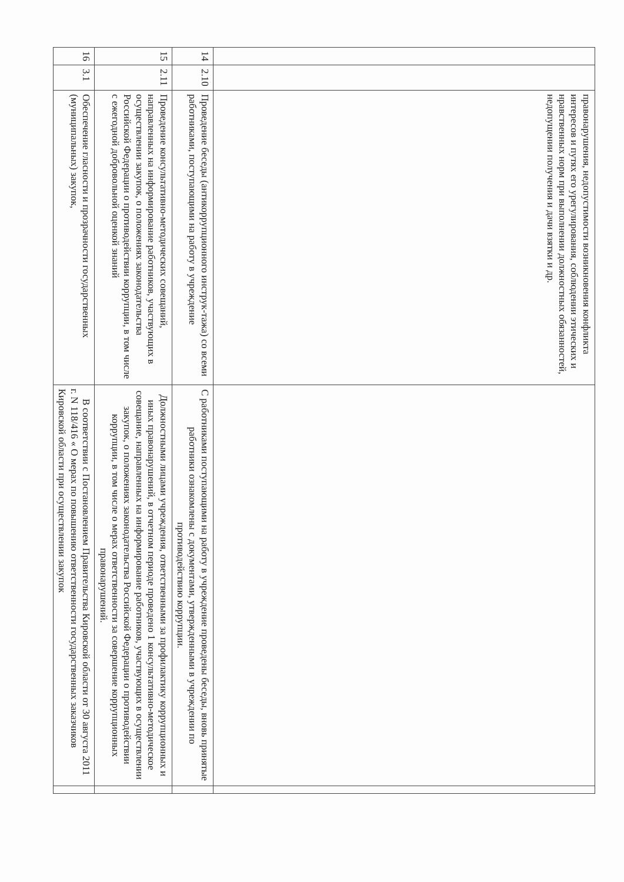| | | правонарушения, недопустимости возникновения конфликта интересов и путях его урегулирования, соблюдении этических и нравственных норм при выполнении должностных обязанностей, недопущении получения и дачи взятки и др. | | |
| 14 | 2.10 | Проведение беседы (антикоррупционного инструк-тажа) со всеми работниками, поступающими на работу в учреждение | С работниками поступающими на работу в учреждение проведены беседы, вновь принятые работники ознакомлены с документами, утвержденными в учреждении по противодействию коррупции. | |
| 15 | 2.11 | Проведение консультативно-методических совещаний, направленных на информирование работников, участвующих в осуществлении закупок, о положениях законодательства Российской Федерации о противодействии коррупции, в том числе с ежегодной добровольной оценкой знаний | Должностными лицами учреждения, ответственными за профилактику коррупционных и иных правонарушений, в отчетном периоде проведено 1 консультативно-методическое совещание, направленных на информирование работников, участвующих в осуществлении закупок, о положениях законодательства Российской Федерации о противодействии коррупции, в том числе о мерах ответственности за совершение коррупционных правонарушений. | |
| 16 | 3.1 | Обеспечение гласности и прозрачности государственных (муниципальных) закупок, | В соответствии с Постановлением Правительства Кировской области от 30 августа 2011 г. N 118/416 « О мерах по повышению ответственности государственных заказчиков Кировской области при осуществлении закупок | |